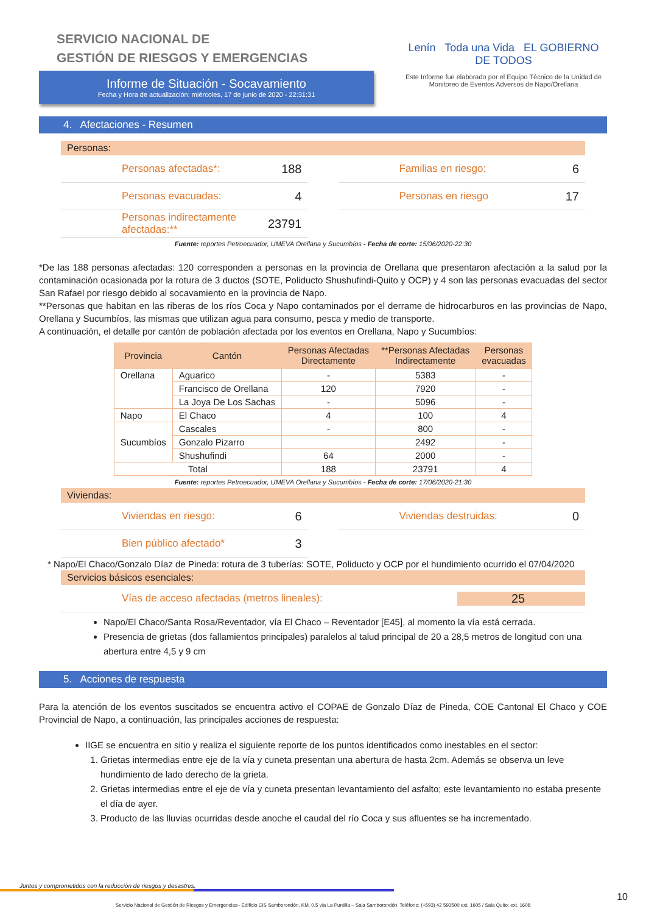SERVICIO NACIONAL DE
GESTIÓN DE RIESGOS Y EMERGENCIAS
Informe de Situación - Socavamiento
Fecha y Hora de actualización: miércoles, 17 de junio de 2020 - 22:31:31
Lenín Toda una Vida EL GOBIERNO DE TODOS
Este Informe fue elaborado por el Equipo Técnico de la Unidad de Monitoreo de Eventos Adversos de Napo/Orellana
4. Afectaciones - Resumen
Personas:
Personas afectadas*: 188
Personas evacuadas: 4
Personas indirectamente afectadas:** 23791
Familias en riesgo: 6
Personas en riesgo 17
Fuente: reportes Petroecuador, UMEVA Orellana y Sucumbíos - Fecha de corte: 15/06/2020-22:30
*De las 188 personas afectadas: 120 corresponden a personas en la provincia de Orellana que presentaron afectación a la salud por la contaminación ocasionada por la rotura de 3 ductos (SOTE, Poliducto Shushufindi-Quito y OCP) y 4 son las personas evacuadas del sector San Rafael por riesgo debido al socavamiento en la provincia de Napo.
**Personas que habitan en las riberas de los ríos Coca y Napo contaminados por el derrame de hidrocarburos en las provincias de Napo, Orellana y Sucumbíos, las mismas que utilizan agua para consumo, pesca y medio de transporte.
A continuación, el detalle por cantón de población afectada por los eventos en Orellana, Napo y Sucumbíos:
| Provincia | Cantón | Personas Afectadas Directamente | **Personas Afectadas Indirectamente | Personas evacuadas |
| --- | --- | --- | --- | --- |
| Orellana | Aguarico | - | 5383 | - |
| | Francisco de Orellana | 120 | 7920 | - |
| | La Joya De Los Sachas | - | 5096 | - |
| Napo | El Chaco | 4 | 100 | 4 |
| Sucumbíos | Cascales | - | 800 | - |
| | Gonzalo Pizarro | | 2492 | - |
| | Shushufindi | 64 | 2000 | - |
| Total | | 188 | 23791 | 4 |
Fuente: reportes Petroecuador, UMEVA Orellana y Sucumbíos - Fecha de corte: 17/06/2020-21:30
Viviendas:
Viviendas en riesgo: 6
Bien público afectado* 3
Viviendas destruidas: 0
* Napo/El Chaco/Gonzalo Díaz de Pineda: rotura de 3 tuberías: SOTE, Poliducto y OCP por el hundimiento ocurrido el 07/04/2020
Servicios básicos esenciales:
Vías de acceso afectadas (metros lineales): 25
Napo/El Chaco/Santa Rosa/Reventador, vía El Chaco – Reventador [E45], al momento la vía está cerrada.
Presencia de grietas (dos fallamientos principales) paralelos al talud principal de 20 a 28,5 metros de longitud con una abertura entre 4,5 y 9 cm
5. Acciones de respuesta
Para la atención de los eventos suscitados se encuentra activo el COPAE de Gonzalo Díaz de Pineda, COE Cantonal El Chaco y COE Provincial de Napo, a continuación, las principales acciones de respuesta:
IIGE se encuentra en sitio y realiza el siguiente reporte de los puntos identificados como inestables en el sector:
1. Grietas intermedias entre eje de la vía y cuneta presentan una abertura de hasta 2cm. Además se observa un leve hundimiento de lado derecho de la grieta.
2. Grietas intermedias entre el eje de vía y cuneta presentan levantamiento del asfalto; este levantamiento no estaba presente el día de ayer.
3. Producto de las lluvias ocurridas desde anoche el caudal del río Coca y sus afluentes se ha incrementado.
Juntos y comprometidos con la reducción de riesgos y desastres.
10
Servicio Nacional de Gestión de Riesgos y Emergencias– Edificio CIS Samborondón, KM. 0,5 vía La Puntilla – Sala Samborondón. Teléfono: (+593) 42 593500 ext. 1605 / Sala Quito: ext. 1608